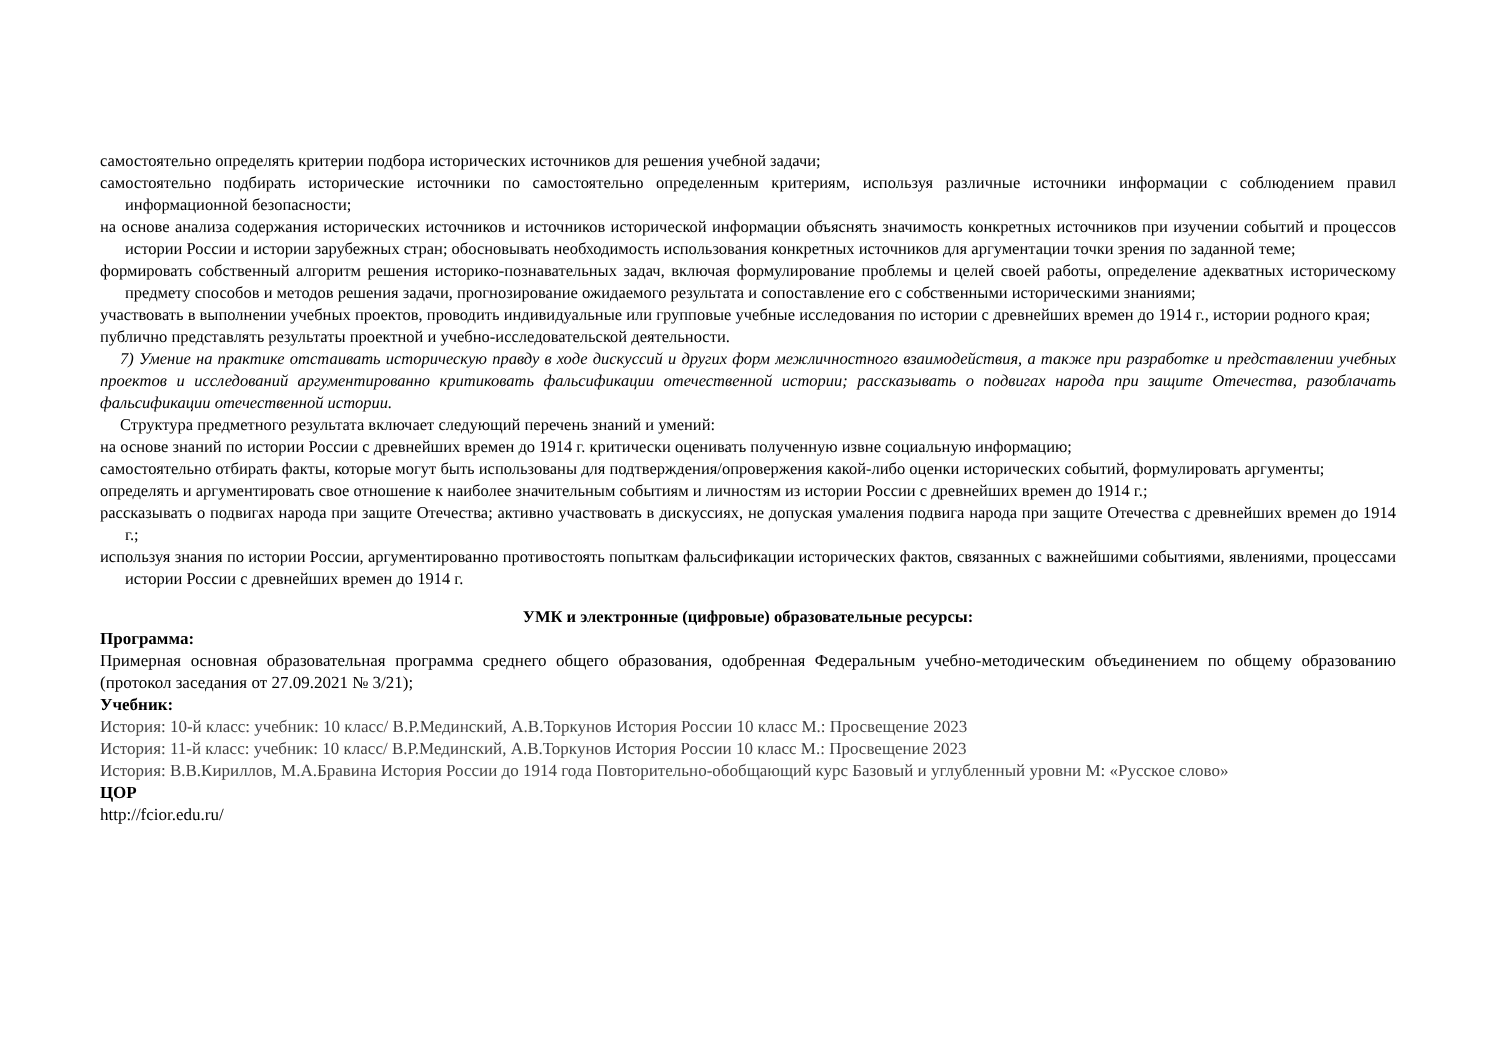самостоятельно определять критерии подбора исторических источников для решения учебной задачи;
самостоятельно подбирать исторические источники по самостоятельно определенным критериям, используя различные источники информации с соблюдением правил информационной безопасности;
на основе анализа содержания исторических источников и источников исторической информации объяснять значимость конкретных источников при изучении событий и процессов истории России и истории зарубежных стран; обосновывать необходимость использования конкретных источников для аргументации точки зрения по заданной теме;
формировать собственный алгоритм решения историко-познавательных задач, включая формулирование проблемы и целей своей работы, определение адекватных историческому предмету способов и методов решения задачи, прогнозирование ожидаемого результата и сопоставление его с собственными историческими знаниями;
участвовать в выполнении учебных проектов, проводить индивидуальные или групповые учебные исследования по истории с древнейших времен до 1914 г., истории родного края;
публично представлять результаты проектной и учебно-исследовательской деятельности.
7) Умение на практике отстаивать историческую правду в ходе дискуссий и других форм межличностного взаимодействия, а также при разработке и представлении учебных проектов и исследований аргументированно критиковать фальсификации отечественной истории; рассказывать о подвигах народа при защите Отечества, разоблачать фальсификации отечественной истории.
Структура предметного результата включает следующий перечень знаний и умений:
на основе знаний по истории России с древнейших времен до 1914 г. критически оценивать полученную извне социальную информацию;
самостоятельно отбирать факты, которые могут быть использованы для подтверждения/опровержения какой-либо оценки исторических событий, формулировать аргументы;
определять и аргументировать свое отношение к наиболее значительным событиям и личностям из истории России с древнейших времен до 1914 г.;
рассказывать о подвигах народа при защите Отечества; активно участвовать в дискуссиях, не допуская умаления подвига народа при защите Отечества с древнейших времен до 1914 г.;
используя знания по истории России, аргументированно противостоять попыткам фальсификации исторических фактов, связанных с важнейшими событиями, явлениями, процессами истории России с древнейших времен до 1914 г.
УМК и электронные (цифровые) образовательные ресурсы:
Программа:
Примерная основная образовательная программа среднего общего образования, одобренная Федеральным учебно-методическим объединением по общему образованию (протокол заседания от 27.09.2021 № 3/21);
Учебник:
История: 10-й класс: учебник: 10 класс/ В.Р.Мединский, А.В.Торкунов История России 10 класс М.: Просвещение 2023
История: 11-й класс: учебник: 10 класс/ В.Р.Мединский, А.В.Торкунов История России 10 класс М.: Просвещение 2023
История: В.В.Кириллов, М.А.Бравина История России до 1914 года Повторительно-обобщающий курс Базовый и углубленный уровни М: «Русское слово»
ЦОР
http://fcior.edu.ru/